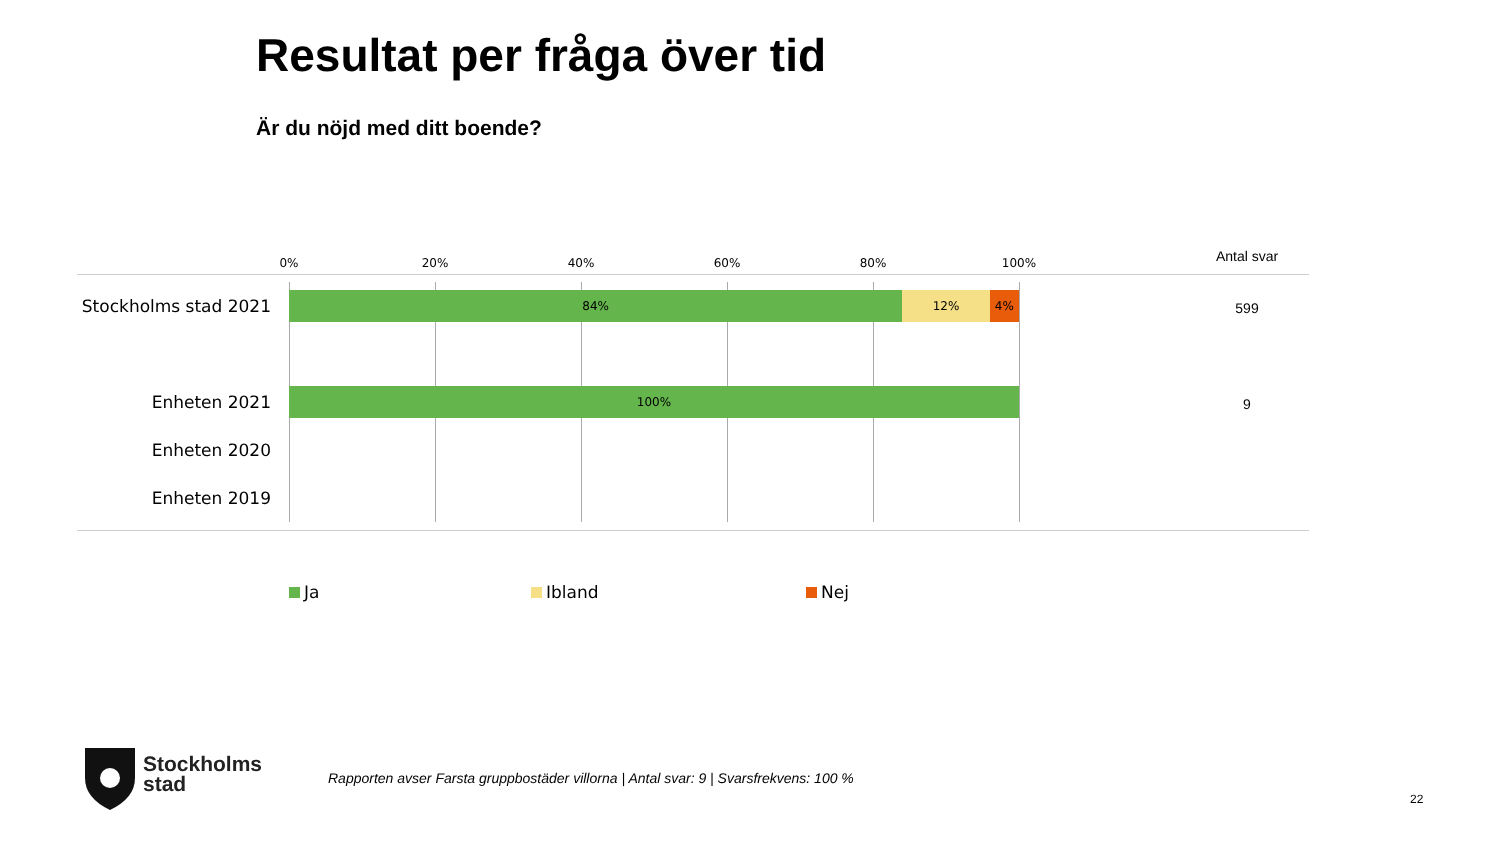Resultat per fråga över tid
Är du nöjd med ditt boende?
0% 20% 40% 60% 80% 100% Antal svar
Stockholms stad 2021
84% 12% 4%
599
Enheten 2021 100%
9
Enheten 2020
Enheten 2019
Ja Ibland Nej
Stockholms
stad
Rapporten avser Farsta gruppbostäder villorna | Antal svar: 9 | Svarsfrekvens: 100 %
22